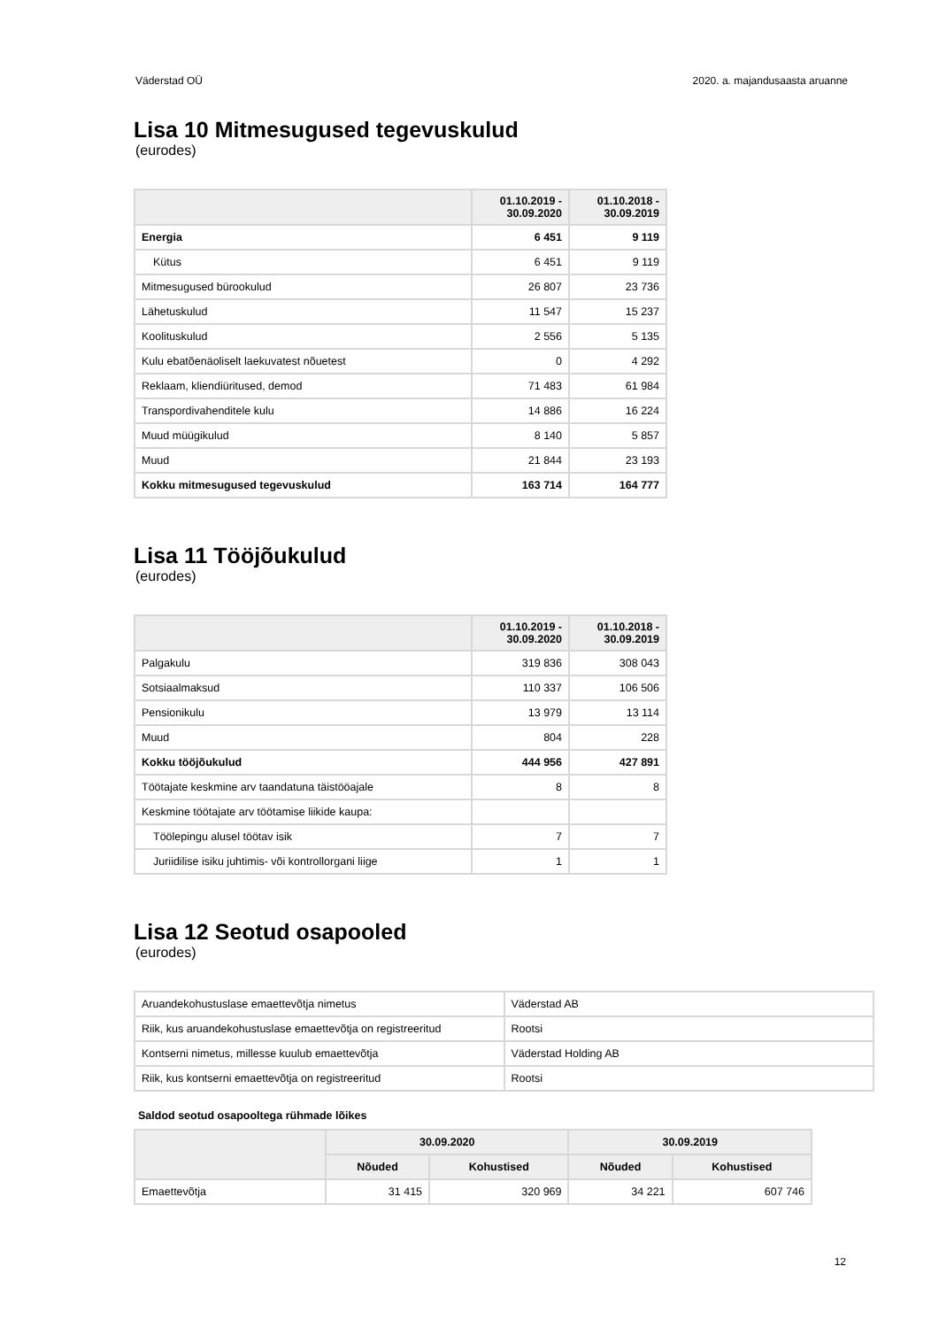Väderstad OÜ 2020. a. majandusaasta aruanne
Lisa 10 Mitmesugused tegevuskulud
(eurodes)
| | 01.10.2019 - 30.09.2020 | 01.10.2018 - 30.09.2019 |
| --- | --- | --- |
| Energia | 6 451 | 9 119 |
| Kütus | 6 451 | 9 119 |
| Mitmesugused bürookulud | 26 807 | 23 736 |
| Lähetuskulud | 11 547 | 15 237 |
| Koolituskulud | 2 556 | 5 135 |
| Kulu ebatõenäoliselt laekuvatest nõuetest | 0 | 4 292 |
| Reklaam, kliendiüritused, demod | 71 483 | 61 984 |
| Transpordivahenditele kulu | 14 886 | 16 224 |
| Muud müügikulud | 8 140 | 5 857 |
| Muud | 21 844 | 23 193 |
| Kokku mitmesugused tegevuskulud | 163 714 | 164 777 |
Lisa 11 Tööjõukulud
(eurodes)
| | 01.10.2019 - 30.09.2020 | 01.10.2018 - 30.09.2019 |
| --- | --- | --- |
| Palgakulu | 319 836 | 308 043 |
| Sotsiaalmaksud | 110 337 | 106 506 |
| Pensionikulu | 13 979 | 13 114 |
| Muud | 804 | 228 |
| Kokku tööjõukulud | 444 956 | 427 891 |
| Töötajate keskmine arv taandatuna täistööajale | 8 | 8 |
| Keskmine töötajate arv töötamise liikide kaupa: | | |
| Töölepingu alusel töötav isik | 7 | 7 |
| Juriidilise isiku juhtimis- või kontrollorgani liige | 1 | 1 |
Lisa 12 Seotud osapooled
(eurodes)
| Aruandekohustuslase emaettevõtja nimetus | Väderstad AB |
| Riik, kus aruandekohustuslase emaettevõtja on registreeritud | Rootsi |
| Kontserni nimetus, millesse kuulub emaettevõtja | Väderstad Holding AB |
| Riik, kus kontserni emaettevõtja on registreeritud | Rootsi |
Saldod seotud osapooltega rühmade lõikes
| | 30.09.2020 | | 30.09.2019 | |
| --- | --- | --- | --- | --- |
| | Nõuded | Kohustised | Nõuded | Kohustised |
| Emaettevõtja | 31 415 | 320 969 | 34 221 | 607 746 |
12